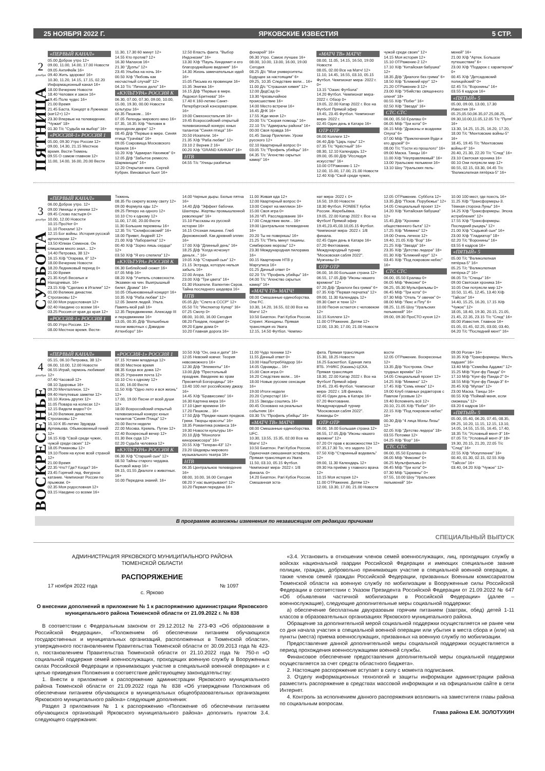25 НОЯБРЯ 2022 Г. ЯРКОВСКИЕ ИЗВЕСТИЯ 5 СТР.
2
декабря
ПЯТНИЦА
«ПЕРВЫЙ КАНАЛ»
05.00 Доброе утро 12+
09.00, 11.00, 14.00, 17.00 Новости
09.05 АнтиФейк 16+
09.40 Жить здорово! 16+
10.30, 11.20, 14.15, 17.15, 02.20 Информационный канал 16+
18.00 Вечерние Новости
18.40 Человек и закон 16+
19.45 Поле чудес 16+
21.00 Время
21.45 Баста. Концерт в Лужниках (кат12+) 12+
23.30 Впервые на телевидении. "Чужая" 18+
01.30 Т/с "Судьба на выбор" 16+
«РОССИЯ-1» РОССИЯ 1
05.00, 09.30 Утро России 12+
09.00, 14.30, 21.15 Местное время. Вести-Тюмень
09.55 О самом главном 12+
11.00, 14.00, 16.00, 20.00 Вести
11.30, 17.30 60 минут 12+
14.55 Кто против? 12+
16.30 Малахов 16+
21.30 "Дуэты" 12+
23.45 Улыбка на ночь 16+
00.50 Х/ф "Любовь как несчастный случай" 12+
04.10 Т/с "Личное дело" 16+
«КУЛЬТУРА» РОССИЯ К
06.30, 07.00, 07.30, 09.00, 10.00, 15.00, 19.30, 00.00 Новости культуры 16+
06.35 Пешком... 16+
07.05 Легенды мирового кино 16+
07.35, 16.35 Х/ф "Человек в проходном дворе" 12+
08.45 Д/ф "Первые в мире. Синяя птица "Грачёва" 16+
09.05 Сокровища Московского Кремля 16+
10.20 Х/ф "Адмирал Нахимов" 0+
12.05 Д/ф "Забытое ремесло. Шарманщик" 16+
12.20 Открытая книга. Сергей Кубрин. Виноватых бьют 16+
12.50 Власть факта. "Выбор Индонезии" 16+
13.30 Х/ф "Пауль Хиндемит и его благороднейшие видения" 16+
14.30 Жизнь замечательных идей 16+
15.05 Письма из провинции 16+
15.35 Энигма 16+
16.15 Д/ф "Первые в мире. Ледокол Бритнева" 16+
17.40 К 160-летию Санкт-Петербургской консерватории. 16+
19.00 Смехоностальгия 16+
19.45 Всероссийский открытый телевизионный конкурс юных талантов "Синяя птица" 16+
20.50 Искатели. 16+
21.35 Х/ф "Раба любви" 12+
23.10 2 Верник 2 16+
00.20 Х/ф "GRAND КАНКАН" 16+
НТВ
04.55 Т/с "Улицы разбитых
фонарей" 16+
06.30 Утро. Самое лучшее 16+
08.00, 10.00, 13.00, 16.00, 19.00 Сегодня
08.25 Д/с "Мои университеты. Будущее за настоящим" 6+
09.25, 10.35 Следствие вели... 16+
11.00 Д/с "Страшная химия" 12+
12.00 ДедСад 0+
13.30 Чрезвычайное происшествие 16+
14.00 Место встречи 16+
16.45 ДНК 16+
17.55 Жди меня 12+
20.00 Т/с "Скорая помощь" 16+
22.10 Т/с "Адмиралы района" 16+
00.00 Своя правда 16+
01.45 Захар Прилепин. Уроки русского 12+
02.10 Квартирный вопрос 0+
03.05 Т/с "Профиль убийцы" 16+
04.35 Т/с "Агенство скрытых камер" 16+
«МАТЧ ТВ» МАТЧ!
08.00, 11.05, 14.15, 16.50, 19.00 Новости
08.05, 02.00 Все на Матч! 12+
11.10, 14.45, 16.55, 03.10, 05.15 Футбол. Чемпионат мира- 2022 г. 0+
13.15 "Оазис Футбола"
14.20 Футбол. Чемпионат мира- 2022 г. Обзор 0+
19.05, 22.00 Катар 2022 г. Все на Футбол! Прямой эфир
19.45, 23.45 Футбол. Чемпионат мира- 2022 г.
02.45 Один день в Катаре 16+
ОТР ОТР
06.00 Коллеги 12+
06.40 Д/ф "Царь горы" 12+
07.35 Т/с "Крёстный" 16+
08.30, 12.10 Календарь 12+
09.00, 05.00 Д/ф "Исследуя искусство" 16+
10.00 ОТРажение-1 12+
12.00, 15.00, 17.00, 21.00 Новости
12.40 Х/ф "Свой среди чужих,
чужой среди своих" 12+
14.15 Моя история 12+
15.10 ОТРажение-2 12+
17.10 Х/ф "Китайская бабушка" 12+
18.35 Д/ф "Диалоги без грима" 6+
18.50 Х/ф "Ближний круг" 12+
21.20 ОТРажение-3 12+
23.00 Х/ф "Убийство священного оленя" 18+
00.55 Х/ф "Побег" 16+
02.50 Х/ф "Звезда" 16+
СТС СТС
06.00, 05.50 Ералаш 0+
06.05 М/ф "Три кота" 0+
06.15 М/ф "Драконы и всадники Олуха" 6+
07.00 М/ф "Приключения Вуди и его друзей" 0+
08.00 Т/с "Гости из прошлого" 16+
09.00 Маска. Танцы 16+
11.00 Х/ф "Неуправляемый" 16+
13.00 Уральские пельмени 16+
13.10 Шоу "Уральских пель-
меней" 16+
21.00 Х/ф "Артек. Большое путешествие" 6+
23.00 Х/ф "Подарок с характером" 0+
00.45 Х/ф "Детсадовский полицейский" 0+
02.45 Т/с "Воронины" 16+
03.55 6 кадров 16+
«ПЯТЫЙ» 5
05.00, 09.00, 13.00, 17.30 Известия 16+
05.25,05.50,06.35,07.25,08.25, 09.30,10.00,11.05,12.05 Т/с "Пуля" 16+
13.30, 14.25, 15.25, 16.20, 17.20, 18.00 Т/с "Ментовские войны-5" 16+
18.45, 19.45 Т/с "Ментовские войны-6" 16+
20.40, 21.30, 22.20 Т/с "След" 16+
23.10 Светская хроника 16+
00.10 Они потрясли мир 12+
00.55, 02.15, 03.30, 04.45 Т/с "Великолепная пятёрка-5" 16+
3
декабря
СУББОТА
«ПЕРВЫЙ КАНАЛ»
06.00 Доброе утро. 12+
09.00 Умницы и умники 12+
09.45 Слово пастыря 0+
10.00, 12.00 Новости
10.15 ПроУют 0+
11.10 Поехали! 12+
12.15 Бог войны. История русской артиллерии 12+
13.50 Юлиан Семенов. Он слишком много знал... 12+
14.40 Петровка, 38 12+
16.15 Х/ф "Огарева, 6" 12+
18.00 Вечерние Новости
18.20 Ледниковый период 0+
21.00 Время
21.35 Клуб Веселых и Находчивых. 16+
23.15 Х/ф "Сделано в Италии" 12+
01.00 Великие династии. Строгановы 12+
02.00 Моя родословная 12+
02.40 Наедине со всеми 16+
03.25 Россия от края до края 12+
«РОССИЯ-1» РОССИЯ 1
05.00 Утро России. 12+
08.00 Местное время. Вести-
Тюмень
08.35 По секрету всему свету 12+
09.00 Формула еды 12+
09.25 Пятеро на одного 12+
10.10 Сто к одному 12+
11.00, 17.00, 20.00 Вести
11.30 Большие перемены 16+
12.35 Т/с "Склифосовский" 16+
18.00 Привет, Андрей! 12+
21.00 Х/ф "Лаборантка" 12+
00.40 Х/ф "Зорко лишь сердце" 12+
03.50 Х/ф "Я его слепила" 12+
«КУЛЬТУРА» РОССИЯ К
06.30 Библейский сюжет 16+
07.05 М/ф 16+
08.20 Х/ф "Учитель словесности. Экзамен на чин. Выигрышный билет. Драма" 16+
10.05 Обыкновенный концерт 16+
10.35 Х/ф "Раба любви" 12+
12.05 Земля людей. Ульта. Память-мой рай 16+
12.35 Передвижники. Алексадр III и передвижники 16+
13.05, 00.35 Д/ф "Волшебные песни животных с Дэвидом Аттенборо" 16+
14.00 Черные дыры. Белые пятна 16+
14.40 Д/ф "Эффект бабочки. Шахтеры. Жертвы промышленной революции" 16+
15.10 Рассказы из русской истории 16+
16.15 Отсекая лишнее. Глеб Дерюжинский. Как древний эллин 16+
17.00 Х/ф "Длинный день" 16+
18.25 Д/ф "Когда исчезнут деньги..." 16+
19.05 Х/ф "Старший сын" 12+
21.15 Эстрада, которую нельзя забыть 16+
22.00 Агора. 16+
23.00 Х/ф "Три цвета" 16+
01.30 Искатели. Валентин Серов. Тайна последнего шедевра 16+
НТВ
05.05 Д/с "Слето в СССР" 12+
05.50 Т/с "Инспектор Купер" 16+
07.25 Смотр 0+
08.00, 10.00, 16.00 Сегодня
08.20 Поедем, поедим! 0+
09.20 Едим дома 0+
10.20 Главная дорога 16+
11.00 Живая еда 12+
12.00 Квартирный вопрос 0+
13.00 Секрет на миллион 16+
15.00 Своя игра 0+
16.20 ЧП. Расследование 16+
17.00 Следствие вели... 16+
19.00 Центральное телевидение 16+
20.20 Ты не поверишь! 16+
21.25 Т/с "Пять минут тишины. Симбирские морозы" 12+
23.30 Международная пилорама 16+
00.15 Квартирник НТВ у Маргулиса 16+
01.25 Дачный ответ 0+
02.20 Т/с "Профиль убийцы" 16+
04.00 Т/с "Агенство скрытых камер" 16+
«МАТЧ ТВ» МАТЧ!
08.00 Смешанные единоборства. One FC.
10.30, 14.20, 16.55, 02.00 Все на Матч! 12+
10.50 Биатлон. Pari Кубок России. Спринт. Женщины. Прямая трансляция из Увата
12.15, 14.50 Футбол. Чемпио-
нат мира- 2022 г. 0+
16.50, 19.00 Новости
18.30 Футбол. FONBET Кубок России. Жеребьёвка.
19.05, 22.00 Катар 2022 г. Все на Футбол! Прямой эфир
19.45,23.45,03.10,05.15 Футбол. Чемпионат мира- 2022 г. 1/8 финала.
02.45 Один день в Катаре 16+
07.20 Фехтование. Международный турнир "Московская сабля 2022". Мужчины 0+
ОТР ОТР
06.00, 16.00 Большая страна 12+
06.55, 17.05 Д/ф "Иконы нашего времени" 12+
07.20 Д/ф "Диалоги без грима" 6+
07.35 Х/ф "Первая перчатка" 12+
09.00, 11.30 Календарь 12+
09.30 Свет и тени 12+
10.00 Песня остается с человеком 12+
10.15 Коллеги 12+
11.00 ОТРажение. Детям 12+
12.00, 13.30, 17.00, 21.00 Новости
12.05 ОТРажение. Суббота 12+
13.35 Д/ф "Псков. Порубежье" 12+
14.05 Специальный проект 12+
14.20 Х/ф "Китайская бабушка" 12+
15.45 Д/ф "Хроники общественного быта" 12+
17.25 Х/ф "Мимино" 12+
19.00 Очень личное 12+
19.40, 21.05 Х/ф "Вор" 16+
21.25 Х/ф "Звезда" 16+
23.35 Х/ф "Детство лидера" 18+
01.30 Х/ф "Ближний круг" 12+
03.45 Х/ф "Под покровом небес" 16+
СТС СТС
06.00, 05.50 Ералаш 0+
06.05 М/ф "Фиксики" 0+
06.25, 05.30 Мультфильмы 0+
06.45 М/ф "Три кота" 0+
07.30 М/ф "Отель "У овечек" 0+
08.00 М/ф "Лекс и Плу" 6+
08.25, 11.05 Шоу "Уральских пельменей" 16+
09.00, 09.30 ПроСТО кухня 12+
10.00 100 мест, где поесть 16+
11.25 Х/ф "Трансформеры-3. Тёмная сторона Луны" 16+
14.25 Х/ф "Трансформеры. Эпоха истребления" 12+
17.55 Х/ф "Трансформеры. Последний рыцарь" 12+
21.00 Х/ф "Седьмой сын" 16+
23.00 Х/ф "Гладиатор" 18+
02.20 Т/с "Воронины" 16+
03.55 6 кадров 16+
«ПЯТЫЙ» 5
05.00 Т/с "Великолепная пятёрка-5" 16+
05.25 Т/с "Великолепная пятёрка-2" 16+
06.05 Т/с "Спецы" 16+
09.00 Светская хроника 16+
10.05 Они потрясли мир 12+
10.50, 11.45, 12.45, 13.40 Х/ф "Тайсон" 16+
14.40, 15.25, 16.20, 17.15 Х/ф "Чужое" 12+
18.05, 18.40, 19.30, 20.15, 21.05, 21.45, 22.35, 23.15 Т/с "След" 16+
00.00 Известия. Главное 16+
01.05, 01.45, 02.25, 03.00, 03.40, 04.20 Т/с "Последний мент" 16+
4
декабря
ВОСКРЕСЕНЬЕ
«ПЕРВЫЙ КАНАЛ»
05.15, 06.10 Петровка, 38 12+
06.00, 10.00, 12.00 Новости
06.55 Играй, гармонь любимая! 12+
07.40 Часовой 12+
08.10 Здоровье 16+
09.20 Мечталлион. 12+
09.40 Непутевые заметки 12+
10.10 Жизнь других 12+
11.05 Повара на колесах 12+
12.15 Видели видео? 0+
14.20 Великие династии. Строгановы 12+
15.10 К 85-летию Эдуарда Артемьева. Обыкновенный гений 12+
16.15 Х/ф "Свой среди чужих, чужой среди своих" 12+
18.05 Романовы 12+
19.10 Поем на кухне всей страной 12+
21.00 Время
22.35 Что? Где? Когда? 16+
23.45 Горячий лед. Фигурное катание. Чемпионат России по прыжкам. 0+
02.35 Моя родословная 12+
03.15 Наедине со всеми 16+
«РОССИЯ-1» РОССИЯ 1
07.15 Устами младенца 12+
08.00 Местное время
08.35 Когда все дома 12+
09.25 Утренняя почта 12+
10.10 Сто к одному 12+
11.00, 16.00 Вести
11.50 Х/ф "Одно лето и вся жизнь" 12+
17.00, 19.00 Песни от всей души 12+
18.00 Всероссийский открытый телевизионный конкурс юных талантов "Синяя Птица" 12+
20.00 Вести недели
22.00 Москва. Кремль. Путин 12+
22.40 Воскресный вечер 12+
01.30 Век суда 12+
02.20 Судьба человека 12+
«КУЛЬТУРА» РОССИЯ К
06.30 Х/ф "Старший сын" 12+
08.50 Тайны старого чердака. Бытовой жанр 16+
09.15, 01.55 Диалоги о животных. 16+
10.00 Передача знаний. 16+
10.50 Х/ф "Он, она и дети" 16+
12.05 Невский ковчег. Теория невозможного 16+
12.30 Д/ф "Элементы" 16+
13.00 Д/ф "Престольный праздник. Введение во храм Пресвятой Богородицы" 16+
13.40 100 лет российскому джазу. 16+
14.45 Х/ф "Брависсимо" 16+
16.30 Картина мира 16+
17.10 Цвет времени 16+
17.20 Пешком... 16+
17.50 Д/ф "Предки наших предков. Греки. Творцы красоты" 16+
18.35 Романтика романса 16+
19.30 Новости культуры 16+
20.10 Д/ф "Монологи кинорежиссера" 16+
20.55 Х/ф "Тегеран-43" 12+
23.20 Шедевры мирового музыкального театра 16+
НТВ
06.35 Центральное телевидение 16+
08.00, 10.00, 16.00 Сегодня
08.20 У нас выигрывают! 12+
10.20 Первая передача 16+
11.00 Чудо техники 12+
11.55 Дачный ответ 0+
13.00 НашПотребНадзор 16+
14.05 Однажды... 16+
15.00 Своя игра 0+
16.20 Следствие вели... 16+
18.00 Новые русские сенсации 16+
19.00 Итоги недели
20.20 Суперстар! 16+
23.15 Звезды сошлись 16+
00.45 Основано на реальных событиях 16+
03.30 Т/с "Профиль убийцы" 16+
«МАТЧ ТВ» МАТЧ!
08.00 Смешанные единоборства. UFC.
10.30, 13.55, 15.35, 02.00 Все на Матч! 12+
10.50 Биатлон. Pari Кубок России. Одиночная смешанная эстафета. Прямая трансляция из Увата
11.50, 03.10, 05.15 Футбол. Чемпионат мира- 2022 г. 1/8 финала. 0+
14.20 Биатлон. Pari Кубок России. Смешанная эста-
фета. Прямая трансляция
15.30, 18.25 Новости
16.25 Баскетбол. Единая лига ВТБ. УНИКС (Казань)-ЦСКА. Прямая трансляция
18.30, 22.00 Катар 2022 г. Все на Футбол! Прямой эфир
19.45, 23.45 Футбол. Чемпионат мира- 2022 г. 1/8 финала.
02.45 Один день в Катаре 16+
07.20 Фехтование. Международный турнир "Московская сабля 2022". Команды 0+
ОТР ОТР
06.00, 16.00 Большая страна 12+
06.55, 17.05 Д/ф "Иконы нашего времени" 12+
07.20 От прав к возможностям 12+
07.35,17.30 То, что задело 12+
07.50 Х/ф "Старинный водевиль" 12+
09.00, 11.30 Календарь 12+
09.30 На приёме у главного врача 12+
10.15 Моя история 12+
11.00 ОТРажение. Детям 12+
12.00, 13.30, 17.00, 21.00 Новости
вости
12.05 ОТРажение. Воскресенье 12+
13.35 Д/ф "Кострома. Опыт трудных времён" 12+
14.05 Специальный проект 12+
14.25 Х/ф "Мимино" 12+
17.45 Х/ф "Семь нянек" 12+
19.00 Клуб главных редакторов с Павлом Гусевым 12+
19.40 Вспомнить всё 12+
20.10, 21.05 Х/ф "Побег" 16+
22.15 Х/ф "Под покровом небес" 16+
00.30 Д/ф "4 лица Моны Лизы" 12+
02.05 Х/ф "Детство лидера" 18+
03.55 Потомки 12+
04.25 Х/ф "Вор" 16+
СТС СТС
06.00, 05.50 Ералаш 0+
06.05 М/ф "Фиксики" 0+
06.25 Мультфильмы 0+
06.45 М/ф "Три кота" 0+
07.30 М/ф "Царевны" 0+
07.55, 10.00 Шоу "Уральских пельменей" 16+
09.00 Рогов+ 16+
10.35 Х/ф "Трансформеры. Месть падших" 16+
13.40 М/ф "Семейка Аддамс" 12+
15.25 М/ф "Кунг-фу Панда" 0+
17.10 М/ф "Кунг-фу Панда-2" 0+
18.55 М/ф "Кунг-фу Панда-3" 6+
20.45 Х/ф "Мулан" 12+
23.00 Маска. Танцы 16+
00.55 Х/ф "Поймай меня, если сможешь" 12+
03.20 6 кадров 16+
«ПЯТЫЙ» 5
05.00, 05.40, 06.20, 07.45, 08.35, 09.25, 10.20, 11.15, 12.15, 13.10, 14.05, 14.55, 15.55, 16.45, 17.40, 18.35 Т/с "Условный мент-3" 16+
07.05 Т/с "Условный мент-3" 18+
19.30, 20.15, 21.20, 22.05 Т/с "След" 16+
22.55 Х/ф "Искупление" 16+
00.40, 01.30, 02.15, 02.55 Х/ф "Тайсон" 16+
03.40, 04.20 Х/ф "Чужое" 12+
В программе возможны изменения по независящим от редакции причинам
СПЕЦИАЛЬНЫЙ ВЫПУСК
АДМИНИСТРАЦИЯ ЯРКОВСКОГО МУНИЦИПАЛЬНОГО РАЙОНА
ТЮМЕНСКОЙ ОБЛАСТИ
РАСПОРЯЖЕНИЕ
17 ноября 2022 года № 1097
с. Ярково
О внесении дополнений в приложение № 1 к распоряжению администрации Ярковского муниципального района Тюменской области от 21.09.2022 г. № 838
В соответствии с Федеральным законом от 29.12.2012 № 273-ФЗ «Об образовании в Российской Федерации», «Положением об обеспечении питанием обучающихся государственных и муниципальных организаций, расположенных в Тюменской области», утвержденного постановлением Правительства Тюменской области от 30.09.2013 года № 423-п, постановлением Правительства Тюменской области от 21.10.2022 года № 750-п «О социальной поддержке семей военнослужащих, проходящих военную службу в Вооруженных силах Российской Федерации и принимающих участие в специальной военной операции» и с целью приведения Положения в соответствие действующему законодательству:
1. Внести в приложение к распоряжению администрации Ярковского муниципального района Тюменской области от 21.09.2022 года № 838 «Об утверждении Положения об обеспечении питанием обучающихся в муниципальных общеобразовательных организациях Ярковского муниципального района» следующие дополнения:
Раздел 3 приложения № 1 к распоряжению «Положение об обеспечении питанием обучающихся организаций Ярковского муниципального района» дополнить пунктом 3.4. следующего содержания:
«3.4. Установить в отношении членов семей военнослужащих, лиц, проходящих службу в войсках национальной гвардии Российской Федерации и имеющих специальное звание полиции, граждан, добровольно принимающих участие в специальной военной операции, а также членов семей граждан Российской Федерации, призванных Военным комиссариатом Тюменской области на военную службу по мобилизации в Вооруженные силы Российской Федерации в соответствии с Указом Президента Российской Федерации от 21.09.2022 № 647 «Об объявлении частичной мобилизации в Российской Федерации» (далее – военнослужащие), следующие дополнительные меры социальной поддержки:
а) обеспечение бесплатным двухразовым горячим питанием (завтрак, обед) детей 1-11 классов в образовательных организациях Ярковского муниципального района.
Обращение за дополнительной мерой социальной поддержки осуществляется не ранее чем со дня начала участия в специальной военной операции или убытия в места сбора и (или) на пункты (места) приема военнослужащих, призванных на военную службу по мобилизации.
Предоставление данной дополнительной меры социальной поддержки осуществляется в период прохождения военнослужащими военной службы.
Финансовое обеспечение предоставления дополнительной меры социальной поддержки осуществляется за счет средств областного бюджета».
2. Настоящее распоряжение вступает в силу с момента подписания.
3. Отделу информационных технологий и защиты информации администрации района разместить распоряжение в средствах массовой информации и на официальном сайте в сети Интернет.
4. Контроль за исполнением данного распоряжения возложить на заместителя главы района по социальным вопросам.
Глава района Е.М. ЗОЛОТУХИН